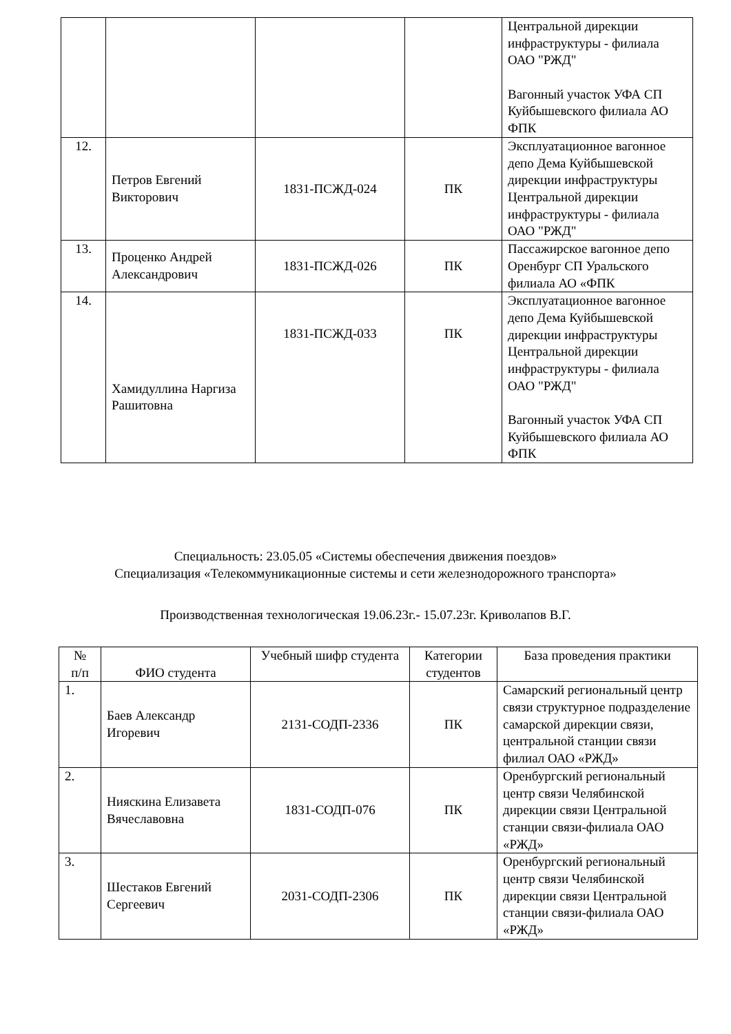| | | | | Центральной дирекции инфраструктуры - филиала ОАО "РЖД" Вагонный участок УФА СП Куйбышевского филиала АО ФПК |
| 12. | Петров Евгений Викторович | 1831-ПСЖД-024 | ПК | Эксплуатационное вагонное депо Дема Куйбышевской дирекции инфраструктуры Центральной дирекции инфраструктуры - филиала ОАО "РЖД" |
| 13. | Проценко Андрей Александрович | 1831-ПСЖД-026 | ПК | Пассажирское вагонное депо Оренбург СП Уральского филиала АО «ФПК |
| 14. | Хамидуллина Наргиза Рашитовна | 1831-ПСЖД-033 | ПК | Эксплуатационное вагонное депо Дема Куйбышевской дирекции инфраструктуры Центральной дирекции инфраструктуры - филиала ОАО "РЖД" Вагонный участок УФА СП Куйбышевского филиала АО ФПК |
Специальность: 23.05.05 «Системы обеспечения движения поездов»
Специализация «Телекоммуникационные системы и сети железнодорожного транспорта»
Производственная технологическая 19.06.23г.- 15.07.23г. Криволапов В.Г.
| № п/п | ФИО студента | Учебный шифр студента | Категории студентов | База проведения практики |
| --- | --- | --- | --- | --- |
| 1. | Баев Александр Игоревич | 2131-СОДП-2336 | ПК | Самарский региональный центр связи структурное подразделение самарской дирекции связи, центральной станции связи филиал ОАО «РЖД» |
| 2. | Нияскина Елизавета Вячеславовна | 1831-СОДП-076 | ПК | Оренбургский региональный центр связи Челябинской дирекции связи Центральной станции связи-филиала ОАО «РЖД» |
| 3. | Шестаков Евгений Сергеевич | 2031-СОДП-2306 | ПК | Оренбургский региональный центр связи Челябинской дирекции связи Центральной станции связи-филиала ОАО «РЖД» |